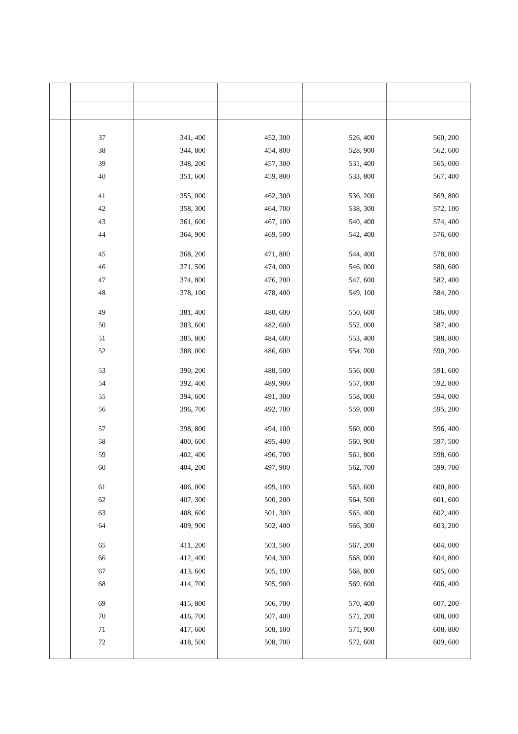| | 37 | 341, 400 | 452, 300 | 526, 400 | 560, 200 |
| | 38 | 344, 800 | 454, 800 | 528, 900 | 562, 600 |
| | 39 | 348, 200 | 457, 300 | 531, 400 | 565, 000 |
| | 40 | 351, 600 | 459, 800 | 533, 800 | 567, 400 |
| | 41 | 355, 000 | 462, 300 | 536, 200 | 569, 800 |
| | 42 | 358, 300 | 464, 700 | 538, 300 | 572, 100 |
| | 43 | 361, 600 | 467, 100 | 540, 400 | 574, 400 |
| | 44 | 364, 900 | 469, 500 | 542, 400 | 576, 600 |
| | 45 | 368, 200 | 471, 800 | 544, 400 | 578, 800 |
| | 46 | 371, 500 | 474, 000 | 546, 000 | 580, 600 |
| | 47 | 374, 800 | 476, 200 | 547, 600 | 582, 400 |
| | 48 | 378, 100 | 478, 400 | 549, 100 | 584, 200 |
| | 49 | 381, 400 | 480, 600 | 550, 600 | 586, 000 |
| | 50 | 383, 600 | 482, 600 | 552, 000 | 587, 400 |
| | 51 | 385, 800 | 484, 600 | 553, 400 | 588, 800 |
| | 52 | 388, 000 | 486, 600 | 554, 700 | 590, 200 |
| | 53 | 390, 200 | 488, 500 | 556, 000 | 591, 600 |
| | 54 | 392, 400 | 489, 900 | 557, 000 | 592, 800 |
| | 55 | 394, 600 | 491, 300 | 558, 000 | 594, 000 |
| | 56 | 396, 700 | 492, 700 | 559, 000 | 595, 200 |
| | 57 | 398, 800 | 494, 100 | 560, 000 | 596, 400 |
| | 58 | 400, 600 | 495, 400 | 560, 900 | 597, 500 |
| | 59 | 402, 400 | 496, 700 | 561, 800 | 598, 600 |
| | 60 | 404, 200 | 497, 900 | 562, 700 | 599, 700 |
| | 61 | 406, 000 | 499, 100 | 563, 600 | 600, 800 |
| | 62 | 407, 300 | 500, 200 | 564, 500 | 601, 600 |
| | 63 | 408, 600 | 501, 300 | 565, 400 | 602, 400 |
| | 64 | 409, 900 | 502, 400 | 566, 300 | 603, 200 |
| | 65 | 411, 200 | 503, 500 | 567, 200 | 604, 000 |
| | 66 | 412, 400 | 504, 300 | 568, 000 | 604, 800 |
| | 67 | 413, 600 | 505, 100 | 568, 800 | 605, 600 |
| | 68 | 414, 700 | 505, 900 | 569, 600 | 606, 400 |
| | 69 | 415, 800 | 506, 700 | 570, 400 | 607, 200 |
| | 70 | 416, 700 | 507, 400 | 571, 200 | 608, 000 |
| | 71 | 417, 600 | 508, 100 | 571, 900 | 608, 800 |
| | 72 | 418, 500 | 508, 700 | 572, 600 | 609, 600 |